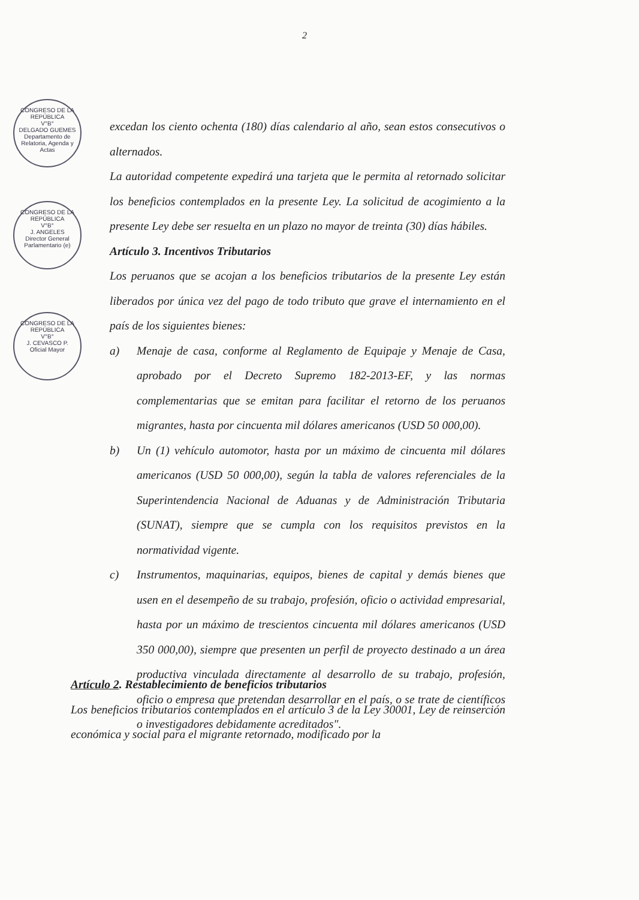2
CONGRESO DE LA REPÚBLICA
V°B°
DELGADO GUEMES
Departamento de Relatoria, Agenda y Actas
CONGRESO DE LA REPÚBLICA
V°B°
J. ANGELES
Director General Parlamentario (e)
CONGRESO DE LA REPÚBLICA
V°B°
J. CEVASCO P.
Oficial Mayor
excedan los ciento ochenta (180) días calendario al año, sean estos consecutivos o alternados.
La autoridad competente expedirá una tarjeta que le permita al retornado solicitar los beneficios contemplados en la presente Ley. La solicitud de acogimiento a la presente Ley debe ser resuelta en un plazo no mayor de treinta (30) días hábiles.
Artículo 3. Incentivos Tributarios
Los peruanos que se acojan a los beneficios tributarios de la presente Ley están liberados por única vez del pago de todo tributo que grave el internamiento en el país de los siguientes bienes:
a) Menaje de casa, conforme al Reglamento de Equipaje y Menaje de Casa, aprobado por el Decreto Supremo 182-2013-EF, y las normas complementarias que se emitan para facilitar el retorno de los peruanos migrantes, hasta por cincuenta mil dólares americanos (USD 50 000,00).
b) Un (1) vehículo automotor, hasta por un máximo de cincuenta mil dólares americanos (USD 50 000,00), según la tabla de valores referenciales de la Superintendencia Nacional de Aduanas y de Administración Tributaria (SUNAT), siempre que se cumpla con los requisitos previstos en la normatividad vigente.
c) Instrumentos, maquinarias, equipos, bienes de capital y demás bienes que usen en el desempeño de su trabajo, profesión, oficio o actividad empresarial, hasta por un máximo de trescientos cincuenta mil dólares americanos (USD 350 000,00), siempre que presenten un perfil de proyecto destinado a un área productiva vinculada directamente al desarrollo de su trabajo, profesión, oficio o empresa que pretendan desarrollar en el país, o se trate de científicos o investigadores debidamente acreditados".
Artículo 2. Restablecimiento de beneficios tributarios
Los beneficios tributarios contemplados en el artículo 3 de la Ley 30001, Ley de reinserción económica y social para el migrante retornado, modificado por la